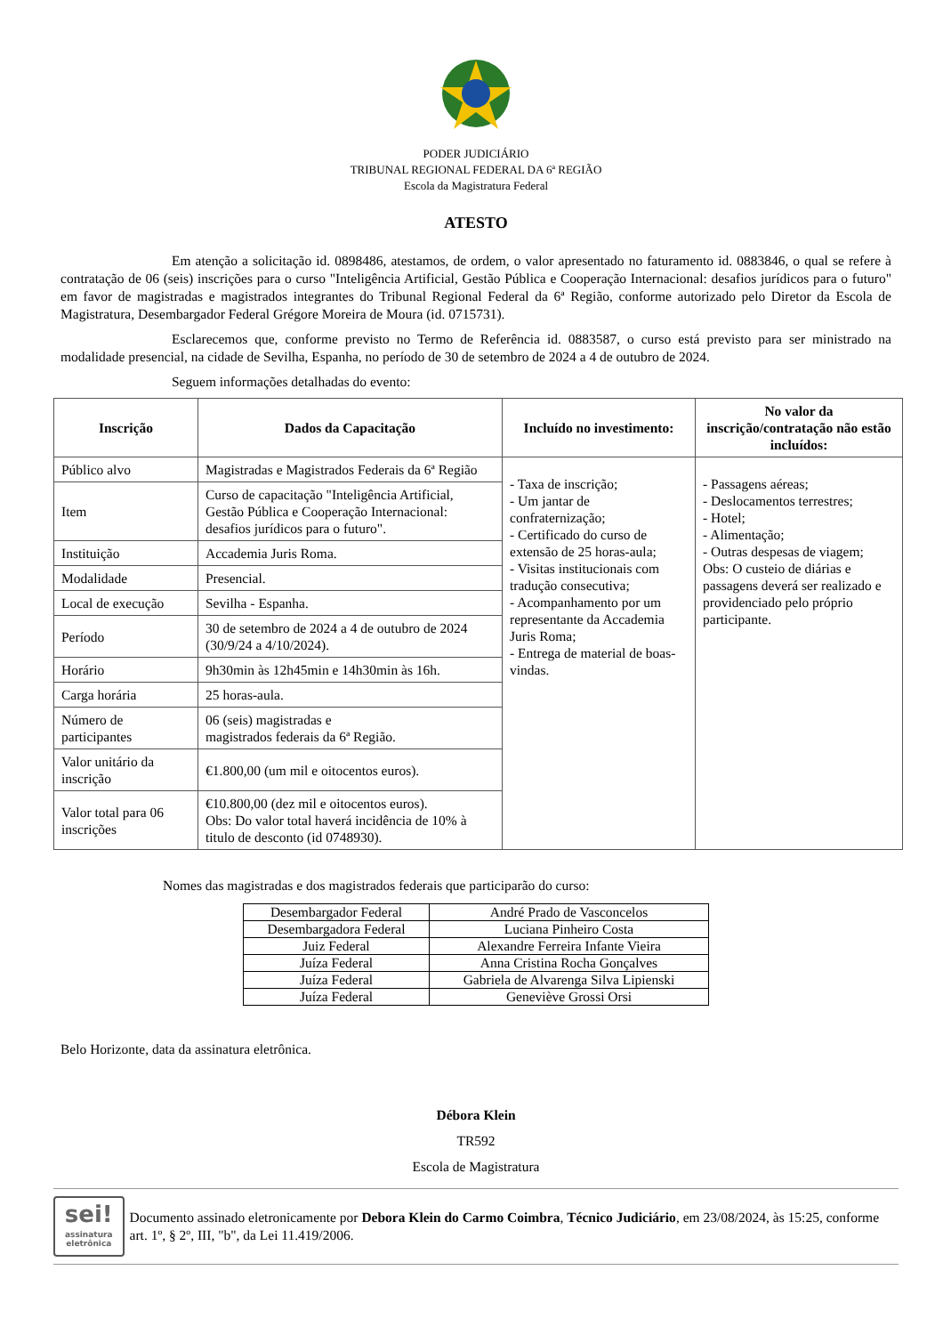PODER JUDICIÁRIO
TRIBUNAL REGIONAL FEDERAL DA 6ª REGIÃO
Escola da Magistratura Federal
ATESTO
Em atenção a solicitação id. 0898486, atestamos, de ordem, o valor apresentado no faturamento id. 0883846, o qual se refere à contratação de 06 (seis) inscrições para o curso "Inteligência Artificial, Gestão Pública e Cooperação Internacional: desafios jurídicos para o futuro" em favor de magistradas e magistrados integrantes do Tribunal Regional Federal da 6ª Região, conforme autorizado pelo Diretor da Escola de Magistratura, Desembargador Federal Grégore Moreira de Moura (id. 0715731).
Esclarecemos que, conforme previsto no Termo de Referência id. 0883587, o curso está previsto para ser ministrado na modalidade presencial, na cidade de Sevilha, Espanha, no período de 30 de setembro de 2024 a 4 de outubro de 2024.
Seguem informações detalhadas do evento:
| Inscrição | Dados da Capacitação | Incluído no investimento: | No valor da inscrição/contratação não estão incluídos: |
| --- | --- | --- | --- |
| Público alvo | Magistradas e Magistrados Federais da 6ª Região | - Taxa de inscrição; - Um jantar de confraternização; - Certificado do curso de extensão de 25 horas-aula; - Visitas institucionais com tradução consecutiva; - Acompanhamento por um representante da Accademia Juris Roma; - Entrega de material de boas-vindas. | - Passagens aéreas; - Deslocamentos terrestres; - Hotel; - Alimentação; - Outras despesas de viagem; Obs: O custeio de diárias e passagens deverá ser realizado e providenciado pelo próprio participante. |
| Item | Curso de capacitação "Inteligência Artificial, Gestão Pública e Cooperação Internacional: desafios jurídicos para o futuro". | | |
| Instituição | Accademia Juris Roma. | | |
| Modalidade | Presencial. | | |
| Local de execução | Sevilha - Espanha. | | |
| Período | 30 de setembro de 2024 a 4 de outubro de 2024 (30/9/24 a 4/10/2024). | | |
| Horário | 9h30min às 12h45min e 14h30min às 16h. | | |
| Carga horária | 25 horas-aula. | | |
| Número de participantes | 06 (seis) magistradas e magistrados federais da 6ª Região. | | |
| Valor unitário da inscrição | €1.800,00 (um mil e oitocentos euros). | | |
| Valor total para 06 inscrições | €10.800,00 (dez mil e oitocentos euros). Obs: Do valor total haverá incidência de 10% à titulo de desconto (id 0748930). | | |
Nomes das magistradas e dos magistrados federais que participarão do curso:
| Desembargador Federal | André Prado de Vasconcelos |
| Desembargadora Federal | Luciana Pinheiro Costa |
| Juiz Federal | Alexandre Ferreira Infante Vieira |
| Juíza Federal | Anna Cristina Rocha Gonçalves |
| Juíza Federal | Gabriela de Alvarenga Silva Lipienski |
| Juíza Federal | Geneviève Grossi Orsi |
Belo Horizonte, data da assinatura eletrônica.
Débora Klein
TR592
Escola de Magistratura
sei!
assinatura eletrônica
Documento assinado eletronicamente por Debora Klein do Carmo Coimbra, Técnico Judiciário, em 23/08/2024, às 15:25, conforme art. 1º, § 2º, III, "b", da Lei 11.419/2006.